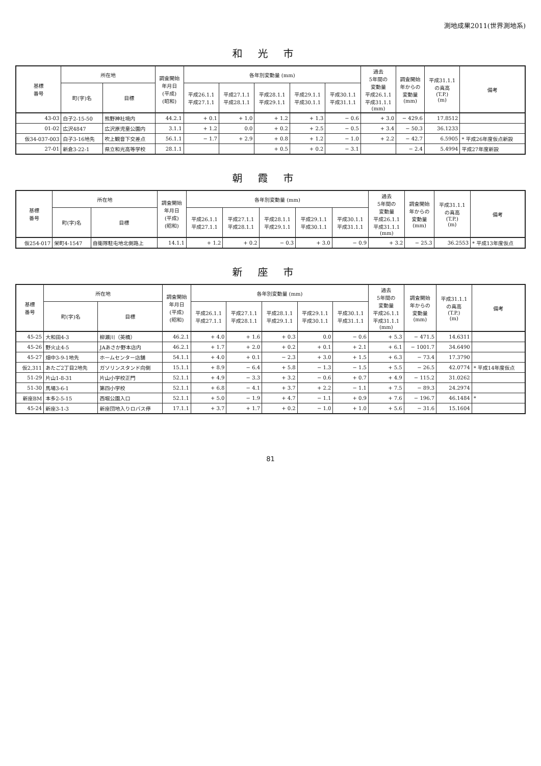測地成果2011(世界測地系)
和光市
| 基標 番号 | 所在地 | | 調査開始 年月日 (平成) (昭和) | 各年別変動量 (mm) | | | | | 過去 5年間の 変動量 平成26.1.1 平成31.1.1 (mm) | 調査開始 年からの 変動量 (mm) | 平成31.1.1 の真高 (T.P.) (m) | 備考 |
| --- | --- | --- | --- | --- | --- | --- | --- | --- | --- | --- | --- | --- |
| | 町(字)名 | 目標 | | 平成26.1.1 平成27.1.1 | 平成27.1.1 平成28.1.1 | 平成28.1.1 平成29.1.1 | 平成29.1.1 平成30.1.1 | 平成30.1.1 平成31.1.1 | | | | |
| 43-03 | 白子2-15-50 | 熊野神社境内 | 44.2.1 | + 0.1 | + 1.0 | + 1.2 | + 1.3 | − 0.6 | + 3.0 | − 429.6 | 17.8512 | |
| 01-02 | 広沢4847 | 広沢原児童公園内 | 3.1.1 | + 1.2 | 0.0 | + 0.2 | + 2.5 | − 0.5 | + 3.4 | − 50.3 | 36.1233 | |
| 仮34-037-003 | 白子3-16地先 | 吹上観音下交差点 | 56.1.1 | − 1.7 | + 2.9 | + 0.8 | + 1.2 | − 1.0 | + 2.2 | − 42.7 | 6.5905 | * 平成26年度仮点新設 |
| 27-01 | 新倉3-22-1 | 県立和光高等学校 | 28.1.1 | | | + 0.5 | + 0.2 | − 3.1 | | − 2.4 | 5.4994 | 平成27年度新設 |
朝霞市
| 基標 番号 | 所在地 | | 調査開始 年月日 (平成) (昭和) | 各年別変動量 (mm) | | | | | 過去 5年間の 変動量 平成26.1.1 平成31.1.1 (mm) | 調査開始 年からの 変動量 (mm) | 平成31.1.1 の真高 (T.P.) (m) | 備考 |
| --- | --- | --- | --- | --- | --- | --- | --- | --- | --- | --- | --- | --- |
| | 町(字)名 | 目標 | | 平成26.1.1 平成27.1.1 | 平成27.1.1 平成28.1.1 | 平成28.1.1 平成29.1.1 | 平成29.1.1 平成30.1.1 | 平成30.1.1 平成31.1.1 | | | | |
| 仮254-017 | 栄町4-1547 | 自衛隊駐屯地北側路上 | 14.1.1 | + 1.2 | + 0.2 | − 0.3 | + 3.0 | − 0.9 | + 3.2 | − 25.3 | 36.2553 | * 平成13年度仮点 |
新座市
| 基標 番号 | 所在地 | | 調査開始 年月日 (平成) (昭和) | 各年別変動量 (mm) | | | | | 過去 5年間の 変動量 平成26.1.1 平成31.1.1 (mm) | 調査開始 年からの 変動量 (mm) | 平成31.1.1 の真高 (T.P.) (m) | 備考 |
| --- | --- | --- | --- | --- | --- | --- | --- | --- | --- | --- | --- | --- |
| | 町(字)名 | 目標 | | 平成26.1.1 平成27.1.1 | 平成27.1.1 平成28.1.1 | 平成28.1.1 平成29.1.1 | 平成29.1.1 平成30.1.1 | 平成30.1.1 平成31.1.1 | | | | |
| 45-25 | 大和田4-3 | 柳瀬川（英橋） | 46.2.1 | + 4.0 | + 1.6 | + 0.3 | 0.0 | − 0.6 | + 5.3 | − 471.5 | 14.6311 | |
| 45-26 | 野火止4-5 | JAあさか野本店内 | 46.2.1 | + 1.7 | + 2.0 | + 0.2 | + 0.1 | + 2.1 | + 6.1 | − 1001.7 | 34.6490 | |
| 45-27 | 畑中3-9-1地先 | ホームセンター店舗 | 54.1.1 | + 4.0 | + 0.1 | − 2.3 | + 3.0 | + 1.5 | + 6.3 | − 73.4 | 17.3790 | |
| 仮2,311 | あたご2丁目2地先 | ガソリンスタンド向側 | 15.1.1 | + 8.9 | − 6.4 | + 5.8 | − 1.3 | − 1.5 | + 5.5 | − 26.5 | 42.0774 | * 平成14年度仮点 |
| 51-29 | 片山1-8-31 | 片山小学校正門 | 52.1.1 | + 4.9 | − 3.3 | + 3.2 | − 0.6 | + 0.7 | + 4.9 | − 115.2 | 31.0262 | |
| 51-30 | 馬場3-6-1 | 第四小学校 | 52.1.1 | + 6.8 | − 4.1 | + 3.7 | + 2.2 | − 1.1 | + 7.5 | − 89.3 | 24.2974 | |
| 新座BM | 本多2-5-15 | 西堀公園入口 | 52.1.1 | + 5.0 | − 1.9 | + 4.7 | − 1.1 | + 0.9 | + 7.6 | − 196.7 | 46.1484 | * |
| 45-24 | 新座3-1-3 | 新座団地入りロバス停 | 17.1.1 | + 3.7 | + 1.7 | + 0.2 | − 1.0 | + 1.0 | + 5.6 | − 31.6 | 15.1604 | |
81